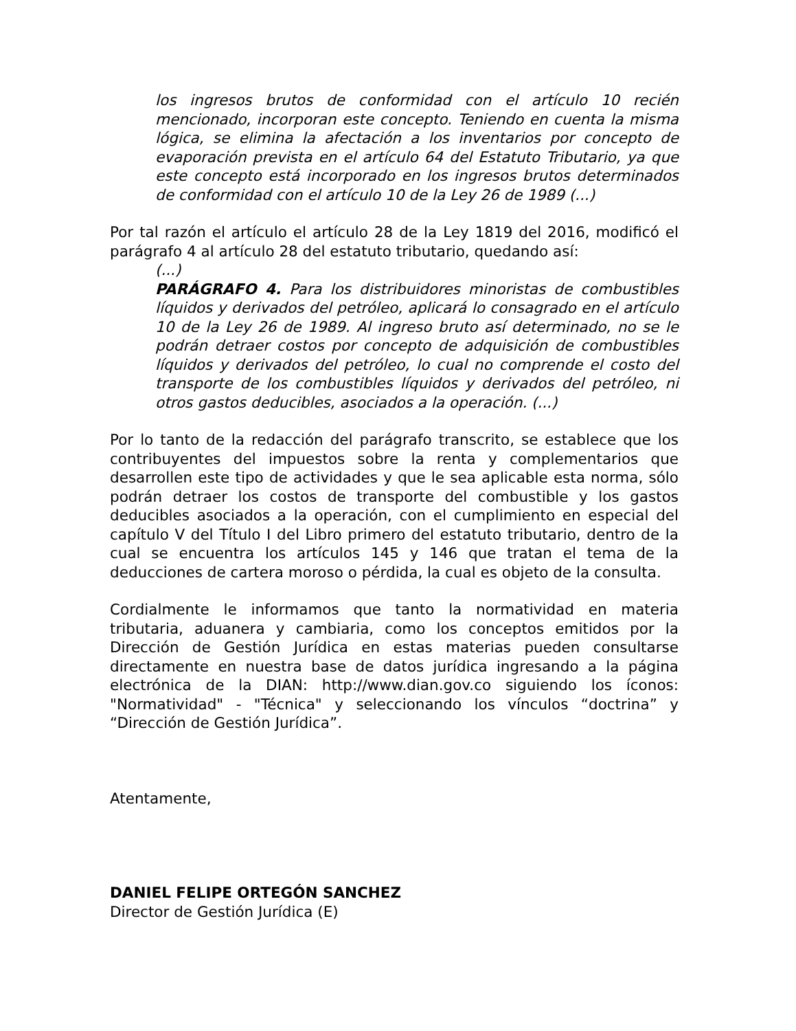los ingresos brutos de conformidad con el artículo 10 recién mencionado, incorporan este concepto. Teniendo en cuenta la misma lógica, se elimina la afectación a los inventarios por concepto de evaporación prevista en el artículo 64 del Estatuto Tributario, ya que este concepto está incorporado en los ingresos brutos determinados de conformidad con el artículo 10 de la Ley 26 de 1989 (...)
Por tal razón el artículo el artículo 28 de la Ley 1819 del 2016, modificó el parágrafo 4 al artículo 28 del estatuto tributario, quedando así:
(...)
PARÁGRAFO 4. Para los distribuidores minoristas de combustibles líquidos y derivados del petróleo, aplicará lo consagrado en el artículo 10 de la Ley 26 de 1989. Al ingreso bruto así determinado, no se le podrán detraer costos por concepto de adquisición de combustibles líquidos y derivados del petróleo, lo cual no comprende el costo del transporte de los combustibles líquidos y derivados del petróleo, ni otros gastos deducibles, asociados a la operación. (...)
Por lo tanto de la redacción del parágrafo transcrito, se establece que los contribuyentes del impuestos sobre la renta y complementarios que desarrollen este tipo de actividades y que le sea aplicable esta norma, sólo podrán detraer los costos de transporte del combustible y los gastos deducibles asociados a la operación, con el cumplimiento en especial del capítulo V del Título I del Libro primero del estatuto tributario, dentro de la cual se encuentra los artículos 145 y 146 que tratan el tema de la deducciones de cartera moroso o pérdida, la cual es objeto de la consulta.
Cordialmente le informamos que tanto la normatividad en materia tributaria, aduanera y cambiaria, como los conceptos emitidos por la Dirección de Gestión Jurídica en estas materias pueden consultarse directamente en nuestra base de datos jurídica ingresando a la página electrónica de la DIAN: http://www.dian.gov.co siguiendo los íconos: "Normatividad" - "Técnica" y seleccionando los vínculos “doctrina” y “Dirección de Gestión Jurídica”.
Atentamente,
DANIEL FELIPE ORTEGÓN SANCHEZ
Director de Gestión Jurídica (E)